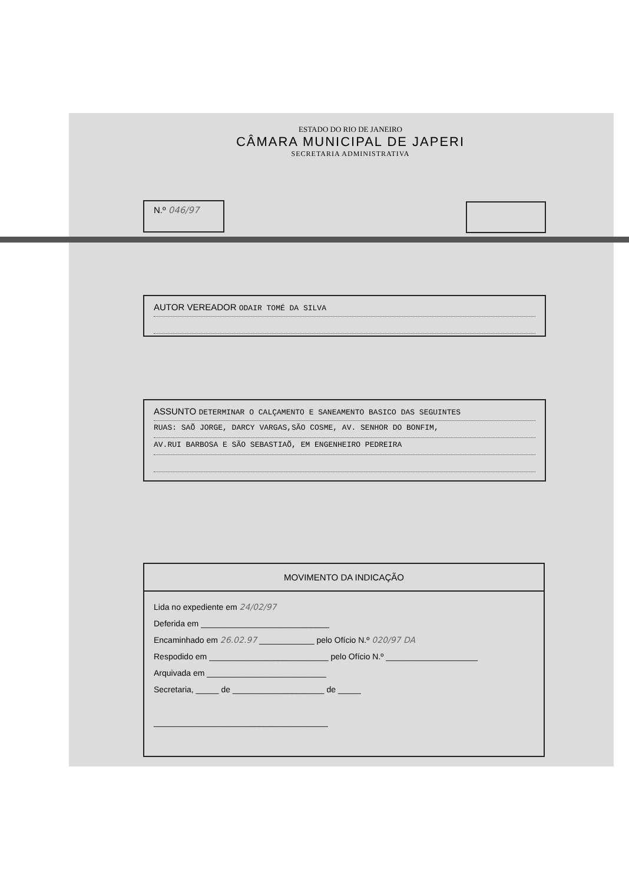ESTADO DO RIO DE JANEIRO
CÂMARA MUNICIPAL DE JAPERI
SECRETARIA ADMINISTRATIVA
N.º 046/97
AUTOR VEREADOR ODAIR TOMÉ DA SILVA
ASSUNTO DETERMINAR O CALÇAMENTO E SANEAMENTO BASICO DAS SEGUINTES
RUAS: SAÕ JORGE, DARCY VARGAS,SÃO COSME, AV. SENHOR DO BONFIM,
AV.RUI BARBOSA E SÃO SEBASTIAÕ, EM ENGENHEIRO PEDREIRA
MOVIMENTO DA INDICAÇÃO
Lida no expediente em 24/02/97
Deferida em ____________________________
Encaminhado em 26.02.97 ____________ pelo Ofício N.º 020/97 DA
Respodido em __________________________ pelo Ofício N.º ____________________
Arquivada em __________________________
Secretaria, _____ de ____________________ de _____
______________________________________